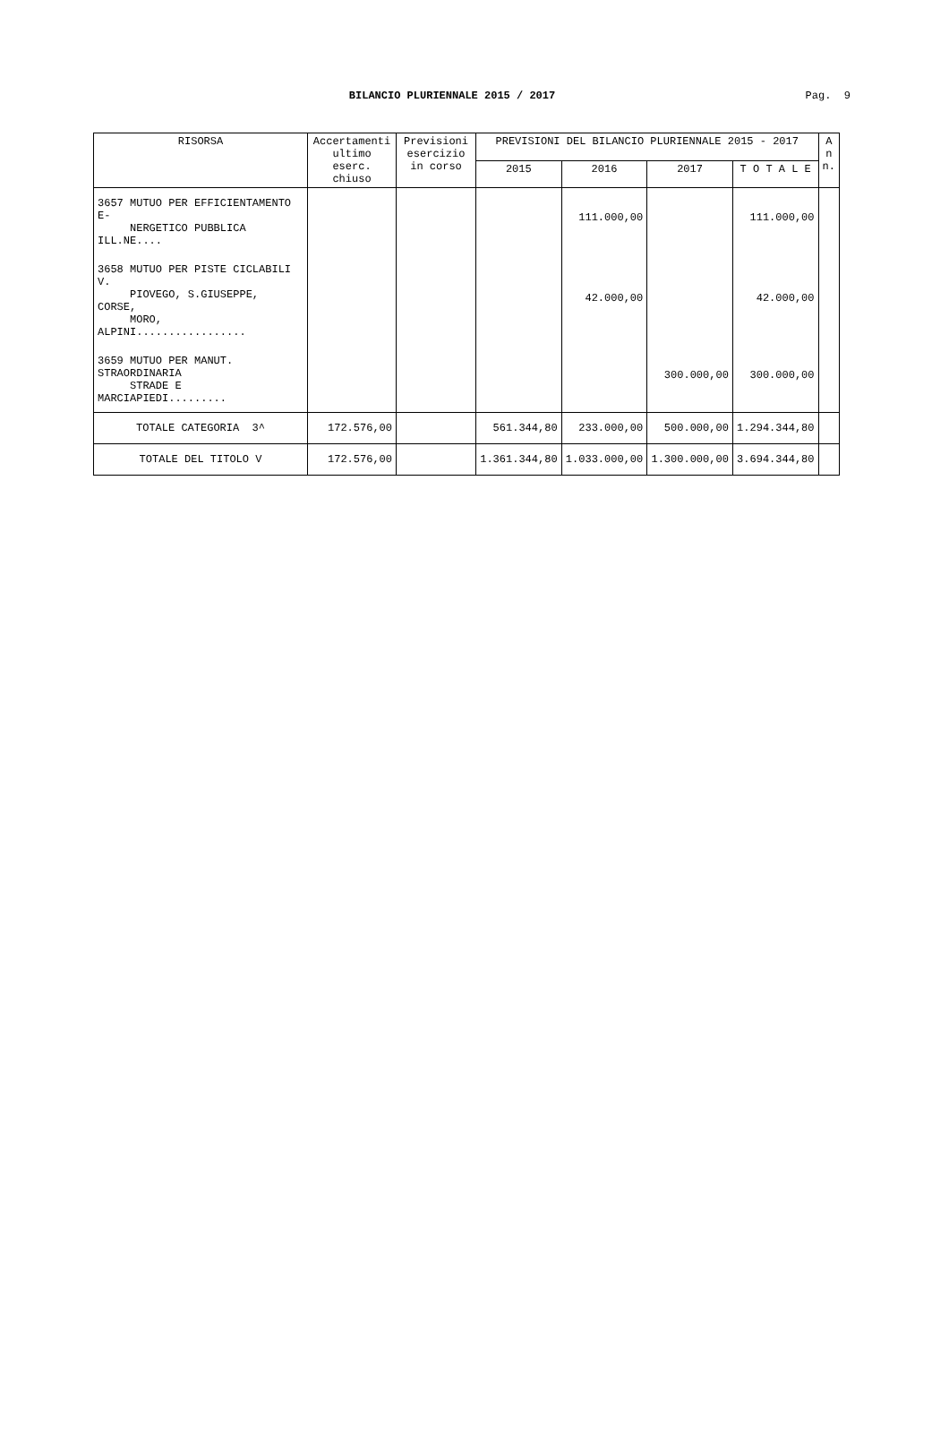BILANCIO PLURIENNALE 2015 / 2017
Pag. 9
| RISORSA | Accertamenti ultimo eserc. chiuso | Previsioni esercizio in corso | PREVISIONI DEL BILANCIO PLURIENNALE 2015 - 2017 | | | | A n n. |
| --- | --- | --- | --- | --- | --- | --- | --- |
| | | | 2015 | 2016 | 2017 | T O T A L E | |
| 3657 MUTUO PER EFFICIENTAMENTO E- NERGETICO PUBBLICA ILL.NE.... | | | | 111.000,00 | | 111.000,00 | |
| 3658 MUTUO PER PISTE CICLABILI V. PIOVEGO, S.GIUSEPPE, CORSE, MORO, ALPINI................. | | | | 42.000,00 | | 42.000,00 | |
| 3659 MUTUO PER MANUT. STRAORDINARIA STRADE E MARCIAPIEDI......... | | | | | 300.000,00 | 300.000,00 | |
| TOTALE CATEGORIA 3^ | 172.576,00 | | 561.344,80 | 233.000,00 | 500.000,00 | 1.294.344,80 | |
| TOTALE DEL TITOLO V | 172.576,00 | | 1.361.344,80 | 1.033.000,00 | 1.300.000,00 | 3.694.344,80 | |